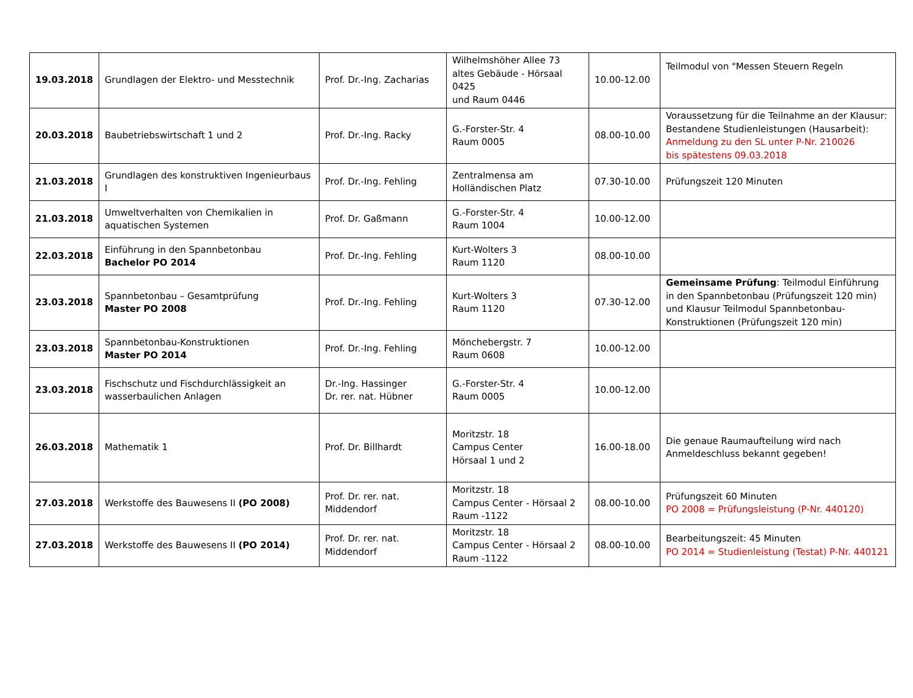| 19.03.2018 | Grundlagen der Elektro- und Messtechnik | Prof. Dr.-Ing. Zacharias | Wilhelmshöher Allee 73 altes Gebäude - Hörsaal 0425 und Raum 0446 | 10.00-12.00 | Teilmodul von "Messen Steuern Regeln |
| 20.03.2018 | Baubetriebswirtschaft 1 und 2 | Prof. Dr.-Ing. Racky | G.-Forster-Str. 4 Raum 0005 | 08.00-10.00 | Voraussetzung für die Teilnahme an der Klausur: Bestandene Studienleistungen (Hausarbeit): Anmeldung zu den SL unter P-Nr. 210026 bis spätestens 09.03.2018 |
| 21.03.2018 | Grundlagen des konstruktiven Ingenieurbaus I | Prof. Dr.-Ing. Fehling | Zentralmensa am Holländischen Platz | 07.30-10.00 | Prüfungszeit 120 Minuten |
| 21.03.2018 | Umweltverhalten von Chemikalien in aquatischen Systemen | Prof. Dr. Gaßmann | G.-Forster-Str. 4 Raum 1004 | 10.00-12.00 | |
| 22.03.2018 | Einführung in den Spannbetonbau Bachelor PO 2014 | Prof. Dr.-Ing. Fehling | Kurt-Wolters 3 Raum 1120 | 08.00-10.00 | |
| 23.03.2018 | Spannbetonbau – Gesamtprüfung Master PO 2008 | Prof. Dr.-Ing. Fehling | Kurt-Wolters 3 Raum 1120 | 07.30-12.00 | Gemeinsame Prüfung : Teilmodul Einführung in den Spannbetonbau (Prüfungszeit 120 min) und Klausur Teilmodul Spannbetonbau-Konstruktionen (Prüfungszeit 120 min) |
| 23.03.2018 | Spannbetonbau-Konstruktionen Master PO 2014 | Prof. Dr.-Ing. Fehling | Mönchebergstr. 7 Raum 0608 | 10.00-12.00 | |
| 23.03.2018 | Fischschutz und Fischdurchlässigkeit an wasserbaulichen Anlagen | Dr.-Ing. Hassinger Dr. rer. nat. Hübner | G.-Forster-Str. 4 Raum 0005 | 10.00-12.00 | |
| 26.03.2018 | Mathematik 1 | Prof. Dr. Billhardt | Moritzstr. 18 Campus Center Hörsaal 1 und 2 | 16.00-18.00 | Die genaue Raumaufteilung wird nach Anmeldeschluss bekannt gegeben! |
| 27.03.2018 | Werkstoffe des Bauwesens II (PO 2008) | Prof. Dr. rer. nat. Middendorf | Moritzstr. 18 Campus Center - Hörsaal 2 Raum -1122 | 08.00-10.00 | Prüfungszeit 60 Minuten PO 2008 = Prüfungsleistung (P-Nr. 440120) |
| 27.03.2018 | Werkstoffe des Bauwesens II (PO 2014) | Prof. Dr. rer. nat. Middendorf | Moritzstr. 18 Campus Center - Hörsaal 2 Raum -1122 | 08.00-10.00 | Bearbeitungszeit: 45 Minuten PO 2014 = Studienleistung (Testat) P-Nr. 440121 |